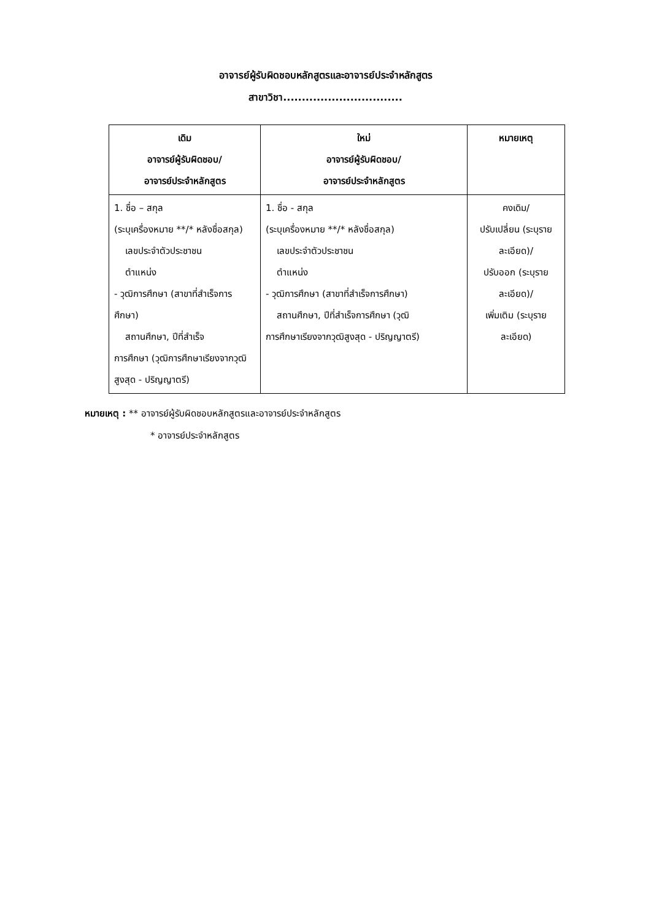อาจารย์ผู้รับผิดชอบหลักสูตรและอาจารย์ประจำหลักสูตร
สาขาวิชา................................
| เดิม อาจารย์ผู้รับผิดชอบ/ อาจารย์ประจำหลักสูตร | ใหม่ อาจารย์ผู้รับผิดชอบ/ อาจารย์ประจำหลักสูตร | หมายเหตุ |
| --- | --- | --- |
| 1. ชื่อ – สกุล (ระบุเครื่องหมาย **/* หลังชื่อสกุล) เลขประจำตัวประชาชน ตำแหน่ง - วุฒิการศึกษา (สาขาที่สำเร็จการศึกษา) สถานศึกษา, ปีที่สำเร็จ การศึกษา (วุฒิการศึกษาเรียงจากวุฒิสูงสุด - ปริญญาตรี) | 1. ชื่อ - สกุล (ระบุเครื่องหมาย **/* หลังชื่อสกุล) เลขประจำตัวประชาชน ตำแหน่ง - วุฒิการศึกษา (สาขาที่สำเร็จการศึกษา) สถานศึกษา, ปีที่สำเร็จการศึกษา (วุฒิ การศึกษาเรียงจากวุฒิสูงสุด - ปริญญาตรี) | คงเดิม/ ปรับเปลี่ยน (ระบุรายละเอียด)/ ปรับออก (ระบุรายละเอียด)/ เพิ่มเติม (ระบุรายละเอียด) |
หมายเหตุ : ** อาจารย์ผู้รับผิดชอบหลักสูตรและอาจารย์ประจำหลักสูตร
* อาจารย์ประจำหลักสูตร